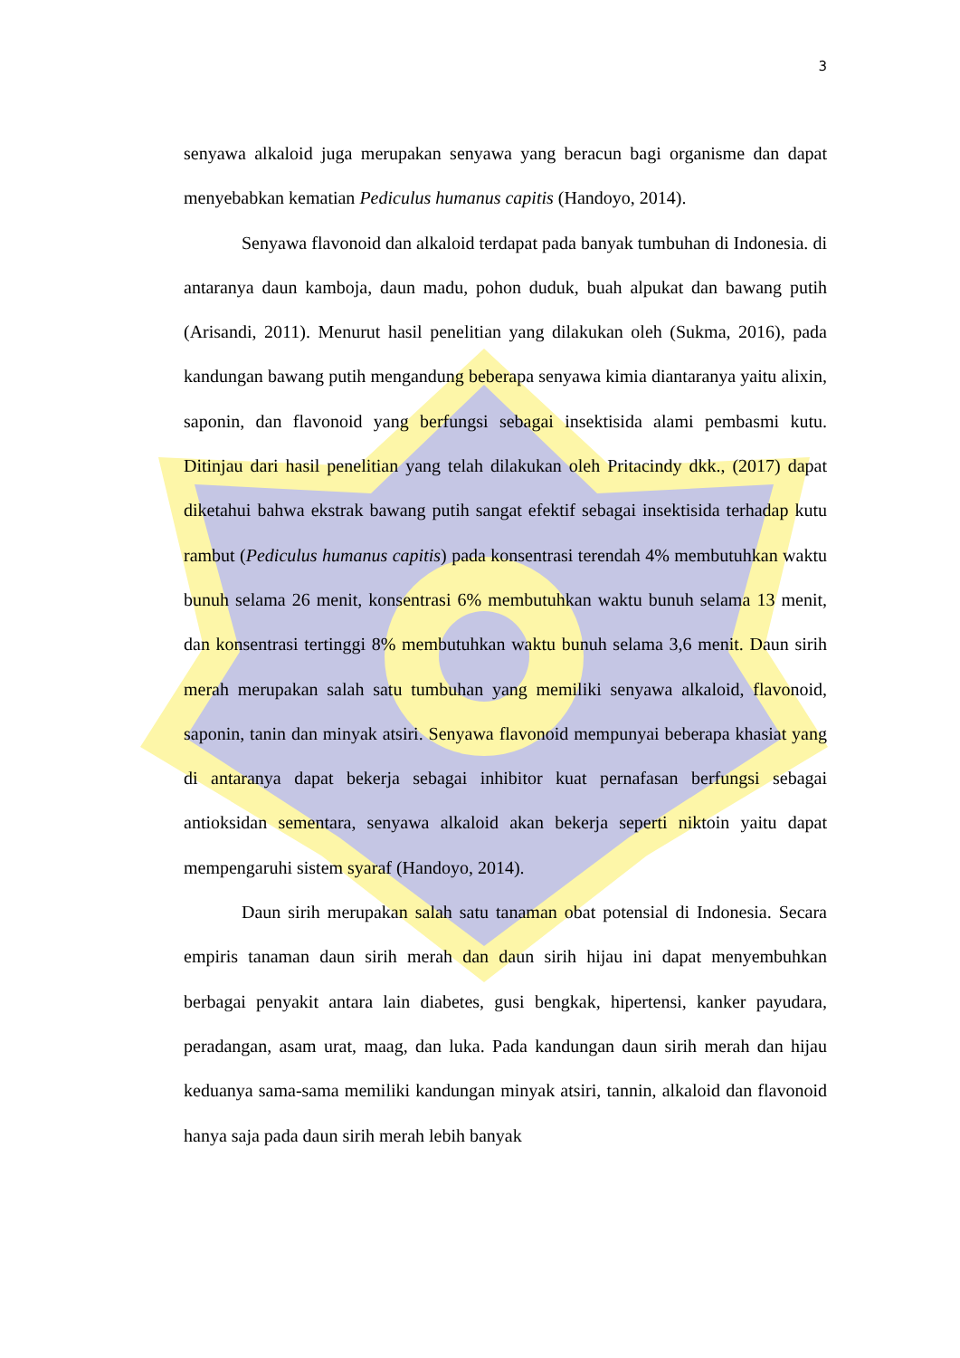3
senyawa alkaloid juga merupakan senyawa yang beracun bagi organisme dan dapat menyebabkan kematian Pediculus humanus capitis (Handoyo, 2014).
Senyawa flavonoid dan alkaloid terdapat pada banyak tumbuhan di Indonesia. di antaranya daun kamboja, daun madu, pohon duduk, buah alpukat dan bawang putih (Arisandi, 2011). Menurut hasil penelitian yang dilakukan oleh (Sukma, 2016), pada kandungan bawang putih mengandung beberapa senyawa kimia diantaranya yaitu alixin, saponin, dan flavonoid yang berfungsi sebagai insektisida alami pembasmi kutu. Ditinjau dari hasil penelitian yang telah dilakukan oleh Pritacindy dkk., (2017) dapat diketahui bahwa ekstrak bawang putih sangat efektif sebagai insektisida terhadap kutu rambut (Pediculus humanus capitis) pada konsentrasi terendah 4% membutuhkan waktu bunuh selama 26 menit, konsentrasi 6% membutuhkan waktu bunuh selama 13 menit, dan konsentrasi tertinggi 8% membutuhkan waktu bunuh selama 3,6 menit. Daun sirih merah merupakan salah satu tumbuhan yang memiliki senyawa alkaloid, flavonoid, saponin, tanin dan minyak atsiri. Senyawa flavonoid mempunyai beberapa khasiat yang di antaranya dapat bekerja sebagai inhibitor kuat pernafasan berfungsi sebagai antioksidan sementara, senyawa alkaloid akan bekerja seperti niktoin yaitu dapat mempengaruhi sistem syaraf (Handoyo, 2014).
Daun sirih merupakan salah satu tanaman obat potensial di Indonesia. Secara empiris tanaman daun sirih merah dan daun sirih hijau ini dapat menyembuhkan berbagai penyakit antara lain diabetes, gusi bengkak, hipertensi, kanker payudara, peradangan, asam urat, maag, dan luka. Pada kandungan daun sirih merah dan hijau keduanya sama-sama memiliki kandungan minyak atsiri, tannin, alkaloid dan flavonoid hanya saja pada daun sirih merah lebih banyak